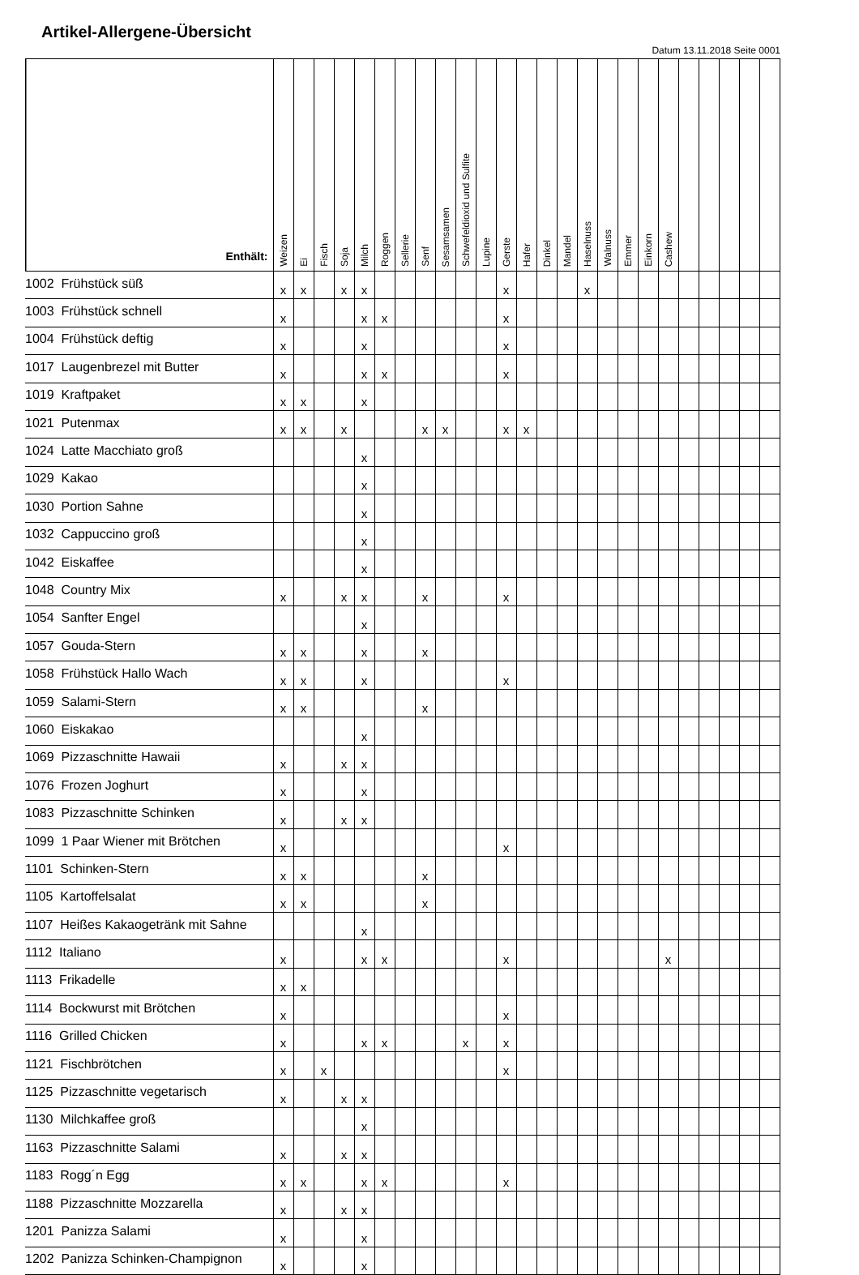Artikel-Allergene-Übersicht
Datum 13.11.2018 Seite 0001
| Enthält: | Weizen | Ei | Fisch | Soja | Milch | Roggen | Sellerie | Senf | Sesamsamen | Schwefeldioxid und Sulfite | Lupine | Gerste | Hafer | Dinkel | Mandel | Haselnuss | Walnuss | Emmer | Einkorn | Cashew | | | | | |
| --- | --- | --- | --- | --- | --- | --- | --- | --- | --- | --- | --- | --- | --- | --- | --- | --- | --- | --- | --- | --- | --- | --- | --- | --- | --- |
| 1002 Frühstück süß | x | x | | x | x | | | | | | | x | | | | x | | | | | | | | | |
| 1003 Frühstück schnell | x | | | | x | x | | | | | | x | | | | | | | | | | | | | |
| 1004 Frühstück deftig | x | | | | x | | | | | | | x | | | | | | | | | | | | | |
| 1017 Laugenbrezel mit Butter | x | | | | x | x | | | | | | x | | | | | | | | | | | | | |
| 1019 Kraftpaket | x | x | | | x | | | | | | | | | | | | | | | | | | | | |
| 1021 Putenmax | x | x | | x | | | | x | x | | | x | x | | | | | | | | | | | | |
| 1024 Latte Macchiato groß | | | | | x | | | | | | | | | | | | | | | | | | | | |
| 1029 Kakao | | | | | x | | | | | | | | | | | | | | | | | | | | |
| 1030 Portion Sahne | | | | | x | | | | | | | | | | | | | | | | | | | | |
| 1032 Cappuccino groß | | | | | x | | | | | | | | | | | | | | | | | | | | |
| 1042 Eiskaffee | | | | | x | | | | | | | | | | | | | | | | | | | | |
| 1048 Country Mix | x | | | x | x | | | x | | | | x | | | | | | | | | | | | | |
| 1054 Sanfter Engel | | | | | x | | | | | | | | | | | | | | | | | | | | |
| 1057 Gouda-Stern | x | x | | | x | | | x | | | | | | | | | | | | | | | | | |
| 1058 Frühstück Hallo Wach | x | x | | | x | | | | | | | x | | | | | | | | | | | | | |
| 1059 Salami-Stern | x | x | | | | | | x | | | | | | | | | | | | | | | | | |
| 1060 Eiskakao | | | | | x | | | | | | | | | | | | | | | | | | | | |
| 1069 Pizzaschnitte Hawaii | x | | | x | x | | | | | | | | | | | | | | | | | | | | |
| 1076 Frozen Joghurt | x | | | | x | | | | | | | | | | | | | | | | | | | | |
| 1083 Pizzaschnitte Schinken | x | | | x | x | | | | | | | | | | | | | | | | | | | | |
| 1099 1 Paar Wiener mit Brötchen | x | | | | | | | | | | | x | | | | | | | | | | | | | |
| 1101 Schinken-Stern | x | x | | | | | | x | | | | | | | | | | | | | | | | | |
| 1105 Kartoffelsalat | x | x | | | | | | x | | | | | | | | | | | | | | | | | |
| 1107 Heißes Kakaogetränk mit Sahne | | | | | x | | | | | | | | | | | | | | | | | | | | |
| 1112 Italiano | x | | | | x | x | | | | | | x | | | | | | | | x | | | | | |
| 1113 Frikadelle | x | x | | | | | | | | | | | | | | | | | | | | | | | |
| 1114 Bockwurst mit Brötchen | x | | | | | | | | | | | x | | | | | | | | | | | | | |
| 1116 Grilled Chicken | x | | | | x | x | | | | x | | x | | | | | | | | | | | | | |
| 1121 Fischbrötchen | x | | x | | | | | | | | | x | | | | | | | | | | | | | |
| 1125 Pizzaschnitte vegetarisch | x | | | x | x | | | | | | | | | | | | | | | | | | | | |
| 1130 Milchkaffee groß | | | | | x | | | | | | | | | | | | | | | | | | | | |
| 1163 Pizzaschnitte Salami | x | | | x | x | | | | | | | | | | | | | | | | | | | | |
| 1183 Rogg´n Egg | x | x | | | x | x | | | | | | x | | | | | | | | | | | | | |
| 1188 Pizzaschnitte Mozzarella | x | | | x | x | | | | | | | | | | | | | | | | | | | | |
| 1201 Panizza Salami | x | | | | x | | | | | | | | | | | | | | | | | | | | |
| 1202 Panizza Schinken-Champignon | x | | | | x | | | | | | | | | | | | | | | | | | | | |